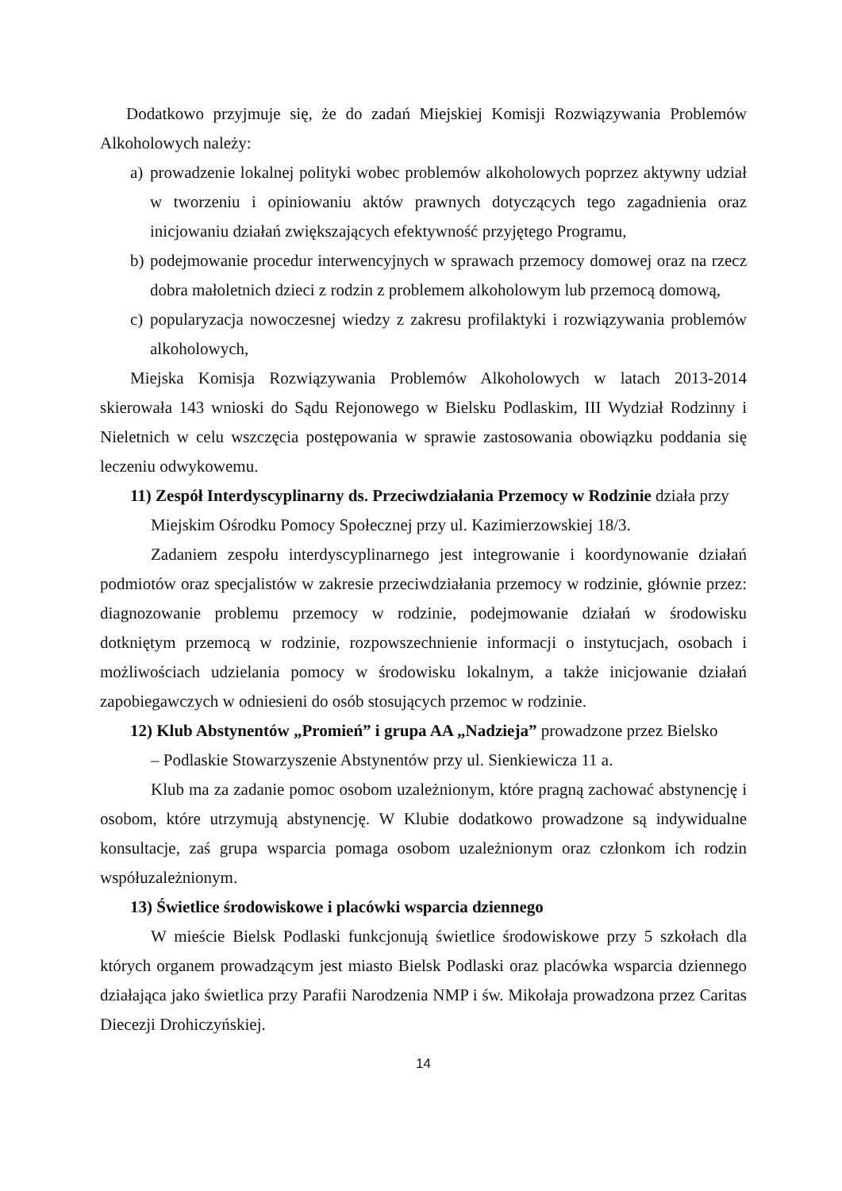Dodatkowo przyjmuje się, że do zadań Miejskiej Komisji Rozwiązywania Problemów Alkoholowych należy:
a) prowadzenie lokalnej polityki wobec problemów alkoholowych poprzez aktywny udział w tworzeniu i opiniowaniu aktów prawnych dotyczących tego zagadnienia oraz inicjowaniu działań zwiększających efektywność przyjętego Programu,
b) podejmowanie procedur interwencyjnych w sprawach przemocy domowej oraz na rzecz dobra małoletnich dzieci z rodzin z problemem alkoholowym lub przemocą domową,
c) popularyzacja nowoczesnej wiedzy z zakresu profilaktyki i rozwiązywania problemów alkoholowych,
Miejska Komisja Rozwiązywania Problemów Alkoholowych w latach 2013-2014 skierowała 143 wnioski do Sądu Rejonowego w Bielsku Podlaskim, III Wydział Rodzinny i Nieletnich w celu wszczęcia postępowania w sprawie zastosowania obowiązku poddania się leczeniu odwykowemu.
11) Zespół Interdyscyplinarny ds. Przeciwdziałania Przemocy w Rodzinie działa przy
Miejskim Ośrodku Pomocy Społecznej przy ul. Kazimierzowskiej 18/3.
Zadaniem zespołu interdyscyplinarnego jest integrowanie i koordynowanie działań podmiotów oraz specjalistów w zakresie przeciwdziałania przemocy w rodzinie, głównie przez: diagnozowanie problemu przemocy w rodzinie, podejmowanie działań w środowisku dotkniętym przemocą w rodzinie, rozpowszechnienie informacji o instytucjach, osobach i możliwościach udzielania pomocy w środowisku lokalnym, a także inicjowanie działań zapobiegawczych w odniesieni do osób stosujących przemoc w rodzinie.
12) Klub Abstynentów „Promień” i grupa AA „Nadzieja” prowadzone przez Bielsko
– Podlaskie Stowarzyszenie Abstynentów przy ul. Sienkiewicza 11 a.
Klub ma za zadanie pomoc osobom uzależnionym, które pragną zachować abstynencję i osobom, które utrzymują abstynencję. W Klubie dodatkowo prowadzone są indywidualne konsultacje, zaś grupa wsparcia pomaga osobom uzależnionym oraz członkom ich rodzin współuzależnionym.
13) Świetlice środowiskowe i placówki wsparcia dziennego
W mieście Bielsk Podlaski funkcjonują świetlice środowiskowe przy 5 szkołach dla których organem prowadzącym jest miasto Bielsk Podlaski oraz placówka wsparcia dziennego działająca jako świetlica przy Parafii Narodzenia NMP i św. Mikołaja prowadzona przez Caritas Diecezji Drohiczyńskiej.
14